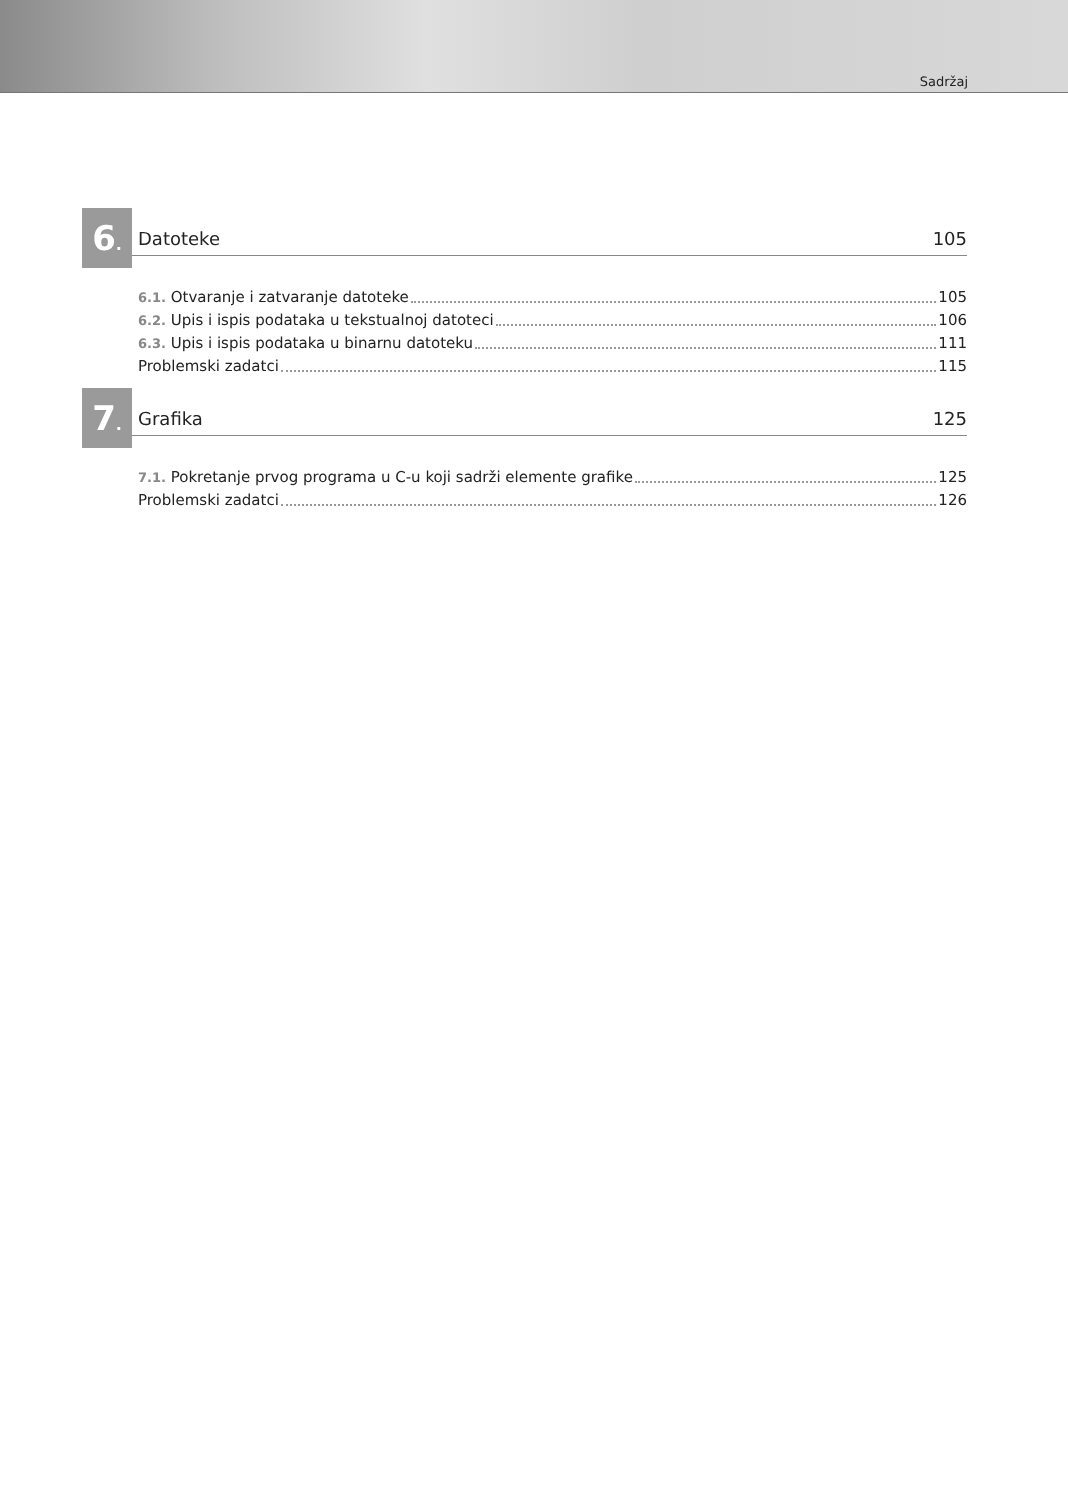Sadržaj
6.
Datoteke 105
6.1. Otvaranje i zatvaranje datoteke 105
6.2. Upis i ispis podataka u tekstualnoj datoteci 106
6.3. Upis i ispis podataka u binarnu datoteku 111
Problemski zadatci 115
7.
Grafika 125
7.1. Pokretanje prvog programa u C-u koji sadrži elemente grafike 125
Problemski zadatci 126